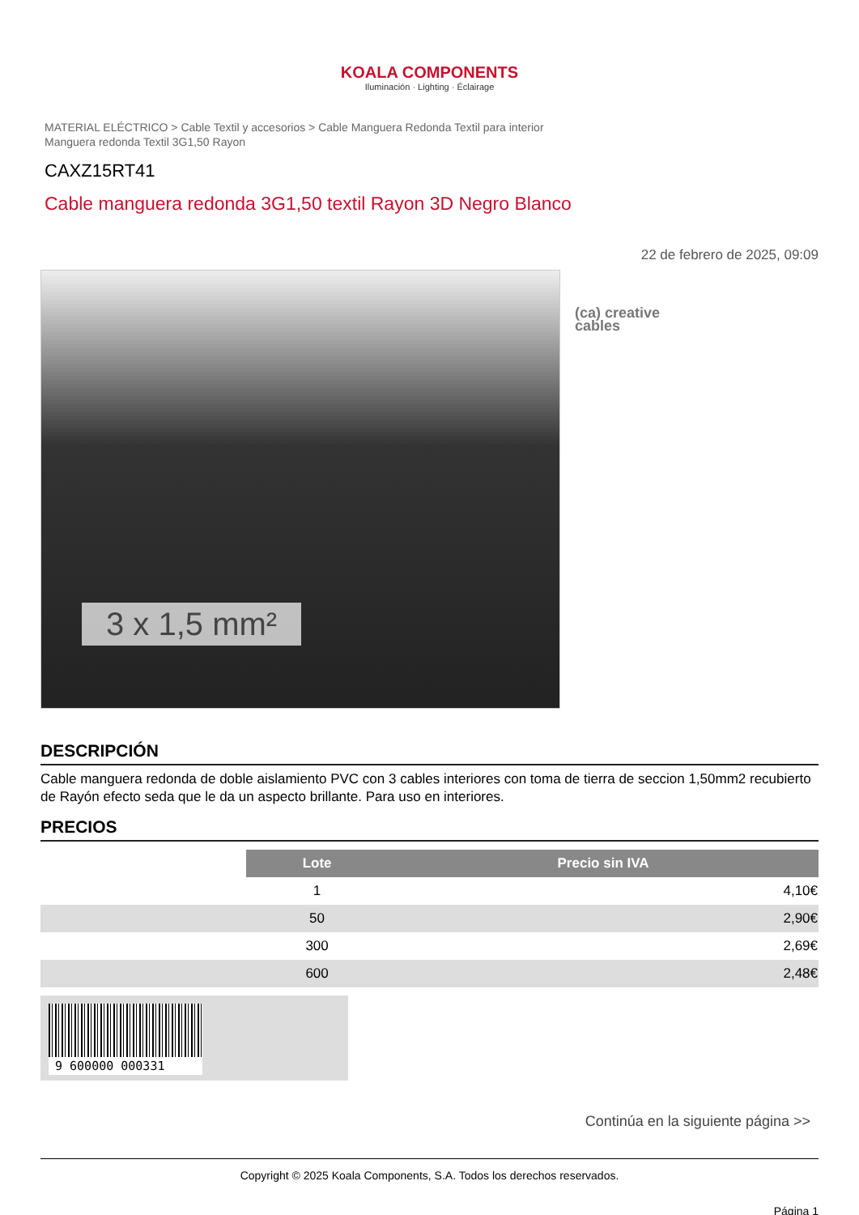KOALA COMPONENTS
Iluminación · Lighting · Éclairage
MATERIAL ELÉCTRICO > Cable Textil y accesorios > Cable Manguera Redonda Textil para interior
Manguera redonda Textil 3G1,50 Rayon
CAXZ15RT41
Cable manguera redonda 3G1,50 textil Rayon 3D Negro Blanco
22 de febrero de 2025, 09:09
3 x 1,5 mm²
(ca) creative
cables
DESCRIPCIÓN
Cable manguera redonda de doble aislamiento PVC con 3 cables interiores con toma de tierra de seccion 1,50mm2 recubierto de Rayón efecto seda que le da un aspecto brillante. Para uso en interiores.
PRECIOS
| | Lote | Precio sin IVA |
| | 1 | 4,10€ |
| | 50 | 2,90€ |
| | 300 | 2,69€ |
| | 600 | 2,48€ |
9 600000 000331
Continúa en la siguiente página >>
Copyright © 2025 Koala Components, S.A. Todos los derechos reservados.
Página 1